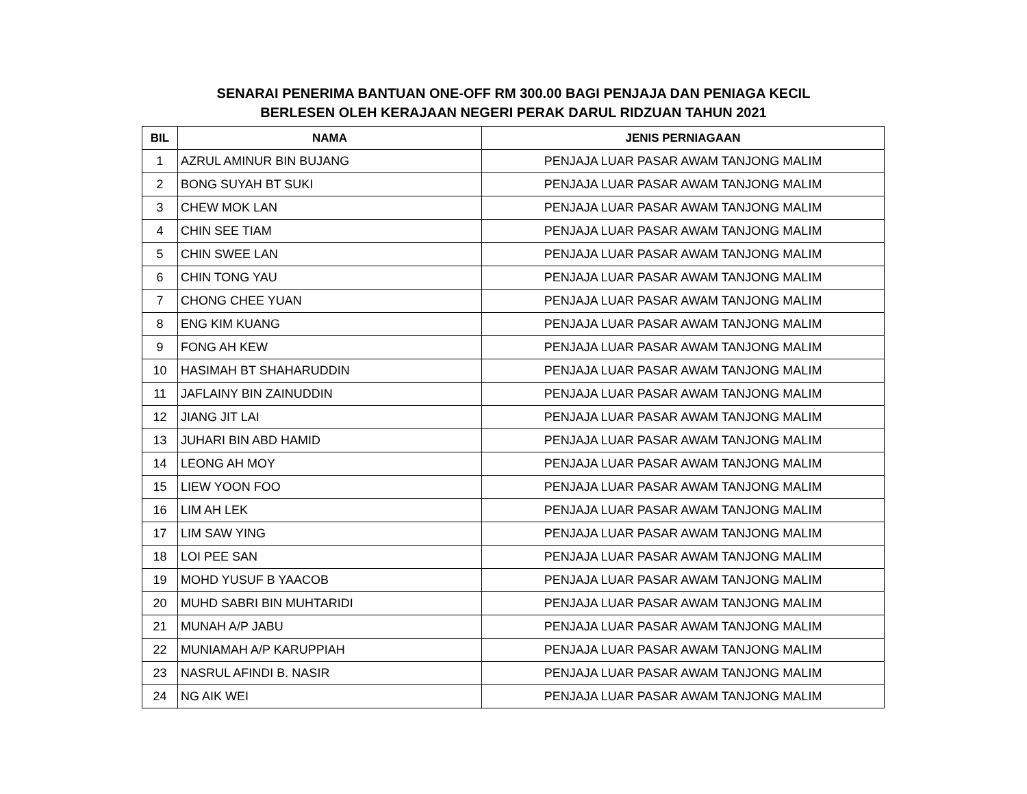SENARAI PENERIMA BANTUAN ONE-OFF RM 300.00 BAGI PENJAJA DAN PENIAGA KECIL
BERLESEN OLEH KERAJAAN NEGERI PERAK DARUL RIDZUAN TAHUN 2021
| BIL | NAMA | JENIS PERNIAGAAN |
| --- | --- | --- |
| 1 | AZRUL AMINUR BIN BUJANG | PENJAJA LUAR PASAR AWAM TANJONG MALIM |
| 2 | BONG SUYAH BT SUKI | PENJAJA LUAR PASAR AWAM TANJONG MALIM |
| 3 | CHEW MOK LAN | PENJAJA LUAR PASAR AWAM TANJONG MALIM |
| 4 | CHIN SEE TIAM | PENJAJA LUAR PASAR AWAM TANJONG MALIM |
| 5 | CHIN SWEE LAN | PENJAJA LUAR PASAR AWAM TANJONG MALIM |
| 6 | CHIN TONG YAU | PENJAJA LUAR PASAR AWAM TANJONG MALIM |
| 7 | CHONG CHEE YUAN | PENJAJA LUAR PASAR AWAM TANJONG MALIM |
| 8 | ENG KIM KUANG | PENJAJA LUAR PASAR AWAM TANJONG MALIM |
| 9 | FONG AH KEW | PENJAJA LUAR PASAR AWAM TANJONG MALIM |
| 10 | HASIMAH BT SHAHARUDDIN | PENJAJA LUAR PASAR AWAM TANJONG MALIM |
| 11 | JAFLAINY BIN ZAINUDDIN | PENJAJA LUAR PASAR AWAM TANJONG MALIM |
| 12 | JIANG JIT LAI | PENJAJA LUAR PASAR AWAM TANJONG MALIM |
| 13 | JUHARI BIN ABD HAMID | PENJAJA LUAR PASAR AWAM TANJONG MALIM |
| 14 | LEONG AH MOY | PENJAJA LUAR PASAR AWAM TANJONG MALIM |
| 15 | LIEW YOON FOO | PENJAJA LUAR PASAR AWAM TANJONG MALIM |
| 16 | LIM AH LEK | PENJAJA LUAR PASAR AWAM TANJONG MALIM |
| 17 | LIM SAW YING | PENJAJA LUAR PASAR AWAM TANJONG MALIM |
| 18 | LOI PEE SAN | PENJAJA LUAR PASAR AWAM TANJONG MALIM |
| 19 | MOHD YUSUF B YAACOB | PENJAJA LUAR PASAR AWAM TANJONG MALIM |
| 20 | MUHD SABRI BIN MUHTARIDI | PENJAJA LUAR PASAR AWAM TANJONG MALIM |
| 21 | MUNAH A/P JABU | PENJAJA LUAR PASAR AWAM TANJONG MALIM |
| 22 | MUNIAMAH A/P KARUPPIAH | PENJAJA LUAR PASAR AWAM TANJONG MALIM |
| 23 | NASRUL AFINDI B. NASIR | PENJAJA LUAR PASAR AWAM TANJONG MALIM |
| 24 | NG AIK WEI | PENJAJA LUAR PASAR AWAM TANJONG MALIM |